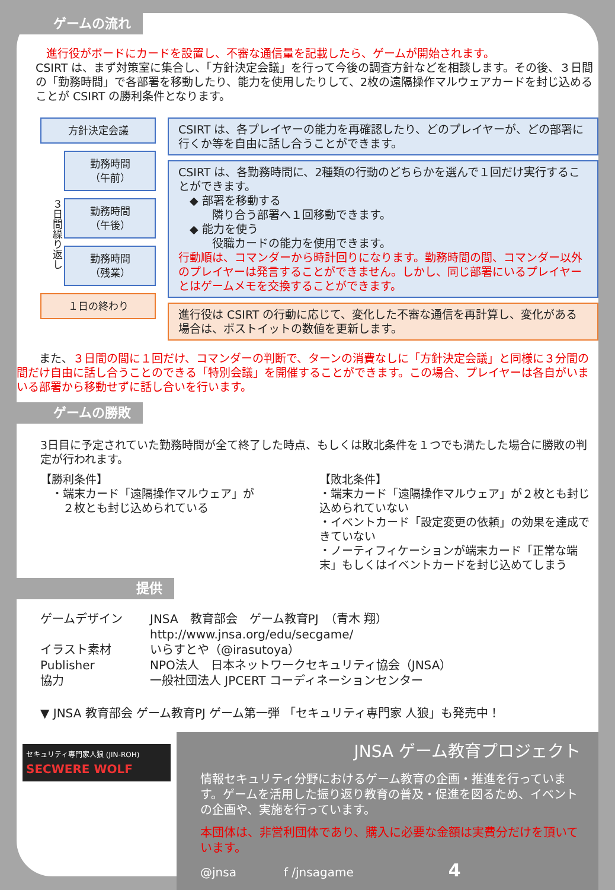ゲームの流れ
進行役がボードにカードを設置し、不審な通信量を記載したら、ゲームが開始されます。
CSIRT は、まず対策室に集合し、「方針決定会議」を行って今後の調査方針などを相談します。その後、３日間の「勤務時間」で各部署を移動したり、能力を使用したりして、2枚の遠隔操作マルウェアカードを封じ込めることが CSIRT の勝利条件となります。
方針決定会議
３日間繰り返し
勤務時間
（午前）
勤務時間
（午後）
勤務時間
（残業）
１日の終わり
CSIRT は、各プレイヤーの能力を再確認したり、どのプレイヤーが、どの部署に行くか等を自由に話し合うことができます。
CSIRT は、各勤務時間に、2種類の行動のどちらかを選んで１回だけ実行することができます。
　◆ 部署を移動する
　　　隣り合う部署へ１回移動できます。
　◆ 能力を使う
　　　役職カードの能力を使用できます。
行動順は、コマンダーから時計回りになります。勤務時間の間、コマンダー以外のプレイヤーは発言することができません。しかし、同じ部署にいるプレイヤーとはゲームメモを交換することができます。
進行役は CSIRT の行動に応じて、変化した不審な通信を再計算し、変化がある場合は、ポストイットの数値を更新します。
　　また、３日間の間に１回だけ、コマンダーの判断で、ターンの消費なしに「方針決定会議」と同様に３分間の間だけ自由に話し合うことのできる「特別会議」を開催することができます。この場合、プレイヤーは各自がいまいる部署から移動せずに話し合いを行います。
ゲームの勝敗
3日目に予定されていた勤務時間が全て終了した時点、もしくは敗北条件を１つでも満たした場合に勝敗の判定が行われます。
【勝利条件】
　・端末カード「遠隔操作マルウェア」が
　　２枚とも封じ込められている
【敗北条件】
・端末カード「遠隔操作マルウェア」が２枚とも封じ込められていない
・イベントカード「設定変更の依頼」の効果を達成できていない
・ノーティフィケーションが端末カード「正常な端末」もしくはイベントカードを封じ込めてしまう
提供
ゲームデザイン JNSA　教育部会　ゲーム教育PJ　（青木 翔）
http://www.jnsa.org/edu/secgame/ イラスト素材 いらすとや（@irasutoya） Publisher NPO法人　日本ネットワークセキュリティ協会（JNSA） 協力 一般社団法人 JPCERT コーディネーションセンター
▼ JNSA 教育部会 ゲーム教育PJ ゲーム第一弾 「セキュリティ専門家 人狼」も発売中！
セキュリティ専門家人狼 (JIN-ROH)
SECWERE WOLF
JNSA ゲーム教育プロジェクト
情報セキュリティ分野におけるゲーム教育の企画・推進を行っています。ゲームを活用した振り返り教育の普及・促進を図るため、イベントの企画や、実施を行っています。
本団体は、非営利団体であり、購入に必要な金額は実費分だけを頂いています。
@jnsa　　　　f /jnsagame　　　　　　　　4